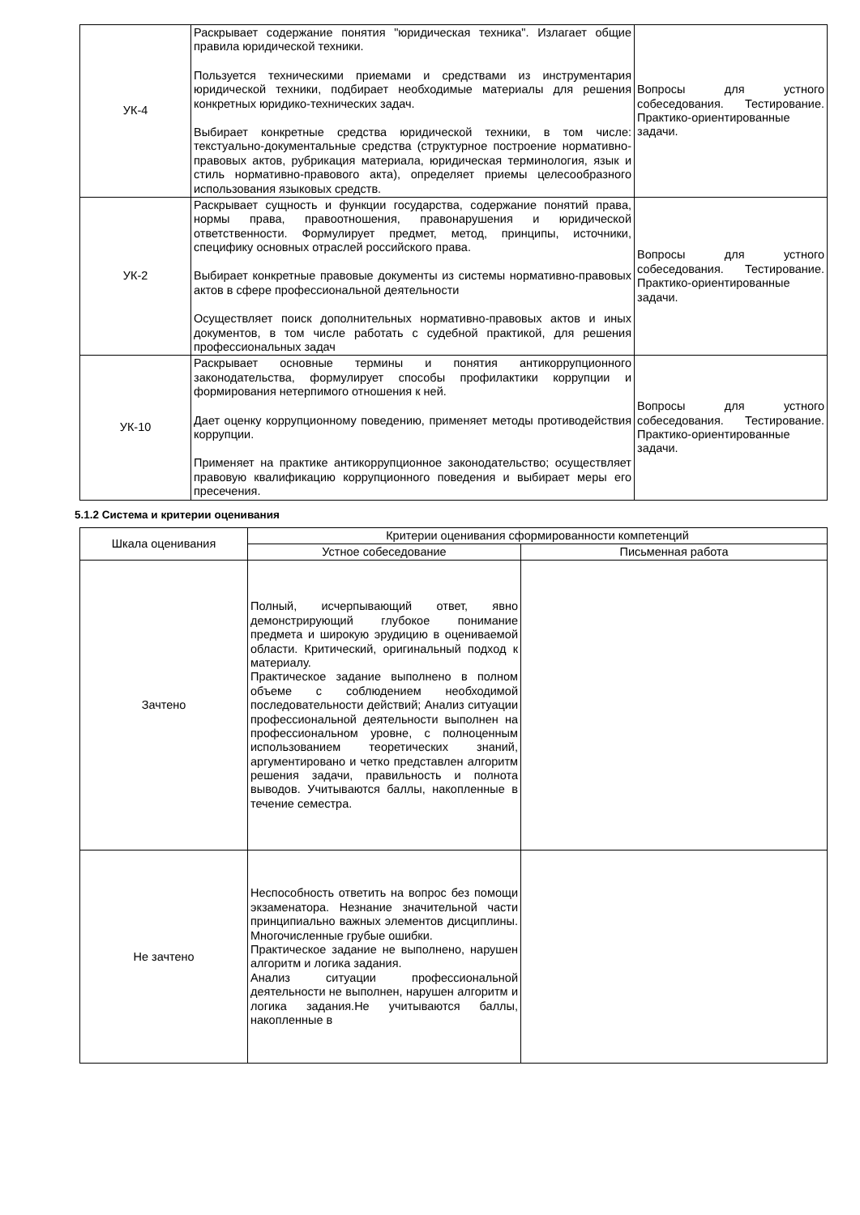| УК-4 | Раскрывает содержание понятия "юридическая техника". Излагает общие правила юридической техники. Пользуется техническими приемами и средствами из инструментария юридической техники, подбирает необходимые материалы для решения конкретных юридико-технических задач. Выбирает конкретные средства юридической техники, в том числе: текстуально-документальные средства (структурное построение нормативно-правовых актов, рубрикация материала, юридическая терминология, язык и стиль нормативно-правового акта), определяет приемы целесообразного использования языковых средств. | Вопросы для устного собеседования. Тестирование. Практико-ориентированные задачи. |
| УК-2 | Раскрывает сущность и функции государства, содержание понятий права, нормы права, правоотношения, правонарушения и юридической ответственности. Формулирует предмет, метод, принципы, источники, специфику основных отраслей российского права. Выбирает конкретные правовые документы из системы нормативно-правовых актов в сфере профессиональной деятельности Осуществляет поиск дополнительных нормативно-правовых актов и иных документов, в том числе работать с судебной практикой, для решения профессиональных задач | Вопросы для устного собеседования. Тестирование. Практико-ориентированные задачи. |
| УК-10 | Раскрывает основные термины и понятия антикоррупционного законодательства, формулирует способы профилактики коррупции и формирования нетерпимого отношения к ней. Дает оценку коррупционному поведению, применяет методы противодействия коррупции. Применяет на практике антикоррупционное законодательство; осуществляет правовую квалификацию коррупционного поведения и выбирает меры его пресечения. | Вопросы для устного собеседования. Тестирование. Практико-ориентированные задачи. |
5.1.2 Система и критерии оценивания
| Шкала оценивания | Критерии оценивания сформированности компетенций | |
| --- | --- | --- |
| | Устное собеседование | Письменная работа |
| Зачтено | Полный, исчерпывающий ответ, явно демонстрирующий глубокое понимание предмета и широкую эрудицию в оцениваемой области. Критический, оригинальный подход к материалу. Практическое задание выполнено в полном объеме с соблюдением необходимой последовательности действий; Анализ ситуации профессиональной деятельности выполнен на профессиональном уровне, с полноценным использованием теоретических знаний, аргументировано и четко представлен алгоритм решения задачи, правильность и полнота выводов. Учитываются баллы, накопленные в течение семестра. | |
| Не зачтено | Неспособность ответить на вопрос без помощи экзаменатора. Незнание значительной части принципиально важных элементов дисциплины. Многочисленные грубые ошибки. Практическое задание не выполнено, нарушен алгоритм и логика задания. Анализ ситуации профессиональной деятельности не выполнен, нарушен алгоритм и логика задания.Не учитываются баллы, накопленные в | |